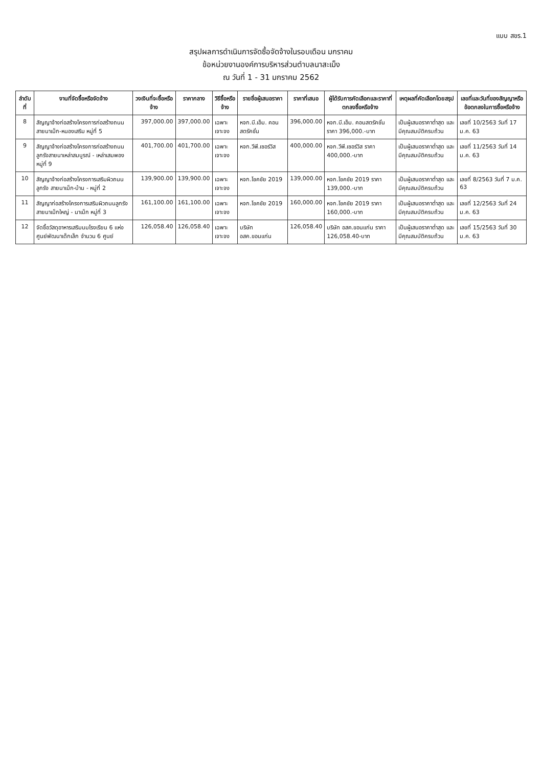แบบ สขร.1
สรุปผลการดำเนินการจัดซื้อจัดจ้างในรอบเดือน มกราคม
ข้อหน่วยงานองค์การบริหารส่วนตำบลนาสะเม็ง
ณ วันที่ 1 - 31 มกราคม 2562
| ลำดับที่ | งานที่จัดซื้อหรือจัดจ้าง | วงเงินที่จะซื้อหรือจ้าง | ราคากลาง | วิธีซื้อหรือจ้าง | รายชื่อผู้เสนอราคา | ราคาที่เสนอ | ผู้ได้รับการคัดเลือกและราคาที่ตกลงซื้อหรือจ้าง | เหตุผลที่คัดเลือกโดยสรุป | เลขที่และวันที่ของสัญญาหรือข้อตกลงในการซื้อหรือจ้าง |
| --- | --- | --- | --- | --- | --- | --- | --- | --- | --- |
| 8 | สัญญาจ้างก่อสร้างโครงการก่อสร้างถนน สายนาเม็ก-หนองเสริม หมู่ที่ 5 | 397,000.00 | 397,000.00 | เฉพาะเจาะจง | หจก.บี.เอ็ม. คอนสตรัคชั่น | 396,000.00 | หจก.บี.เอ็ม. คอนสตรัคชั่น ราคา 396,000.-บาท | เป็นผู้เสนอราคาต่ำสุด และมีคุณสมบัติครบถ้วน | เลขที่ 10/2563 วันที่ 17 ม.ค. 63 |
| 9 | สัญญาจ้างก่อสร้างโครงการก่อสร้างถนนลูกรังสายนาเหล่าสมบูรณ์ - เหล่าเสมพอง หมู่ที่ 9 | 401,700.00 | 401,700.00 | เฉพาะเจาะจง | หจก.วีพี.เซอร์วิส | 400,000.00 | หจก.วีพี.เซอร์วิส ราคา 400,000.-บาท | เป็นผู้เสนอราคาต่ำสุด และมีคุณสมบัติครบถ้วน | เลขที่ 11/2563 วันที่ 14 ม.ค. 63 |
| 10 | สัญญาจ้างก่อสร้างโครงการเสริมผิวถนนลูกรัง สายนาเม็ก-บ้าน - หมู่ที่ 2 | 139,900.00 | 139,900.00 | เฉพาะเจาะจง | หจก.โชคชัย 2019 | 139,000.00 | หจก.โชคชัย 2019 ราคา 139,000.-บาท | เป็นผู้เสนอราคาต่ำสุด และมีคุณสมบัติครบถ้วน | เลขที่ 8/2563 วันที่ 7 ม.ค. 63 |
| 11 | สัญญาก่อสร้างโครงการเสริมผิวถนนลูกรัง สายนาเม็กใหญ่ - นาเม็ก หมู่ที่ 3 | 161,100.00 | 161,100.00 | เฉพาะเจาะจง | หจก.โชคชัย 2019 | 160,000.00 | หจก.โชคชัย 2019 ราคา 160,000.-บาท | เป็นผู้เสนอราคาต่ำสุด และมีคุณสมบัติครบถ้วน | เลขที่ 12/2563 วันที่ 24 ม.ค. 63 |
| 12 | จัดซื้อวัสดุอาหารเสริมนมโรงเรียน 6 แห่ง ศูนย์พัฒนาเด็กเล็ก จำนวน 6 ศูนย์ | 126,058.40 | 126,058.40 | เฉพาะเจาะจง | บริษัท อสค.ขอนแก่น | 126,058.40 | บริษัท อสค.ขอนแก่น ราคา 126,058.40-บาท | เป็นผู้เสนอราคาต่ำสุด และมีคุณสมบัติครบถ้วน | เลขที่ 15/2563 วันที่ 30 ม.ค. 63 |